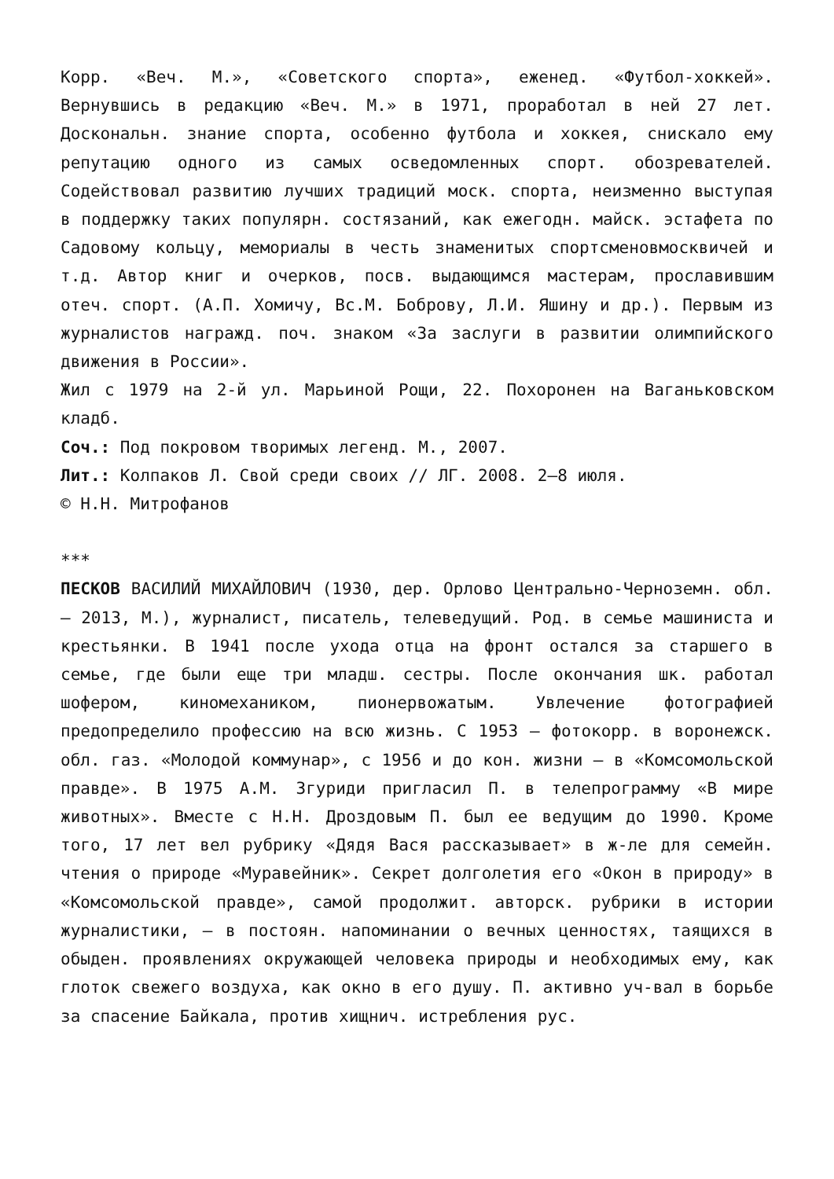Корр. «Веч. М.», «Советского спорта», еженед. «Футбол-хоккей». Вернувшись в редакцию «Веч. М.» в 1971, проработал в ней 27 лет. Доскональн. знание спорта, особенно футбола и хоккея, снискало ему репутацию одного из самых осведомленных спорт. обозревателей. Содействовал развитию лучших традиций моск. спорта, неизменно выступая в поддержку таких популярн. состязаний, как ежегодн. майск. эстафета по Садовому кольцу, мемориалы в честь знаменитых спортсменовмосквичей и т.д. Автор книг и очерков, посв. выдающимся мастерам, прославившим отеч. спорт. (А.П. Хомичу, Вс.М. Боброву, Л.И. Яшину и др.). Первым из журналистов награжд. поч. знаком «За заслуги в развитии олимпийского движения в России».
Жил с 1979 на 2-й ул. Марьиной Рощи, 22. Похоронен на Ваганьковском кладб.
Соч.: Под покровом творимых легенд. М., 2007.
Лит.: Колпаков Л. Свой среди своих // ЛГ. 2008. 2–8 июля.
© Н.Н. Митрофанов
***
ПЕСКОВ ВАСИЛИЙ МИХАЙЛОВИЧ (1930, дер. Орлово Центрально-Черноземн. обл. – 2013, М.), журналист, писатель, телеведущий. Род. в семье машиниста и крестьянки. В 1941 после ухода отца на фронт остался за старшего в семье, где были еще три младш. сестры. После окончания шк. работал шофером, киномехаником, пионервожатым. Увлечение фотографией предопределило профессию на всю жизнь. С 1953 – фотокорр. в воронежск. обл. газ. «Молодой коммунар», с 1956 и до кон. жизни – в «Комсомольской правде». В 1975 А.М. Згуриди пригласил П. в телепрограмму «В мире животных». Вместе с Н.Н. Дроздовым П. был ее ведущим до 1990. Кроме того, 17 лет вел рубрику «Дядя Вася рассказывает» в ж-ле для семейн. чтения о природе «Муравейник». Секрет долголетия его «Окон в природу» в «Комсомольской правде», самой продолжит. авторск. рубрики в истории журналистики, – в постоян. напоминании о вечных ценностях, таящихся в обыден. проявлениях окружающей человека природы и необходимых ему, как глоток свежего воздуха, как окно в его душу. П. активно уч-вал в борьбе за спасение Байкала, против хищнич. истребления рус.